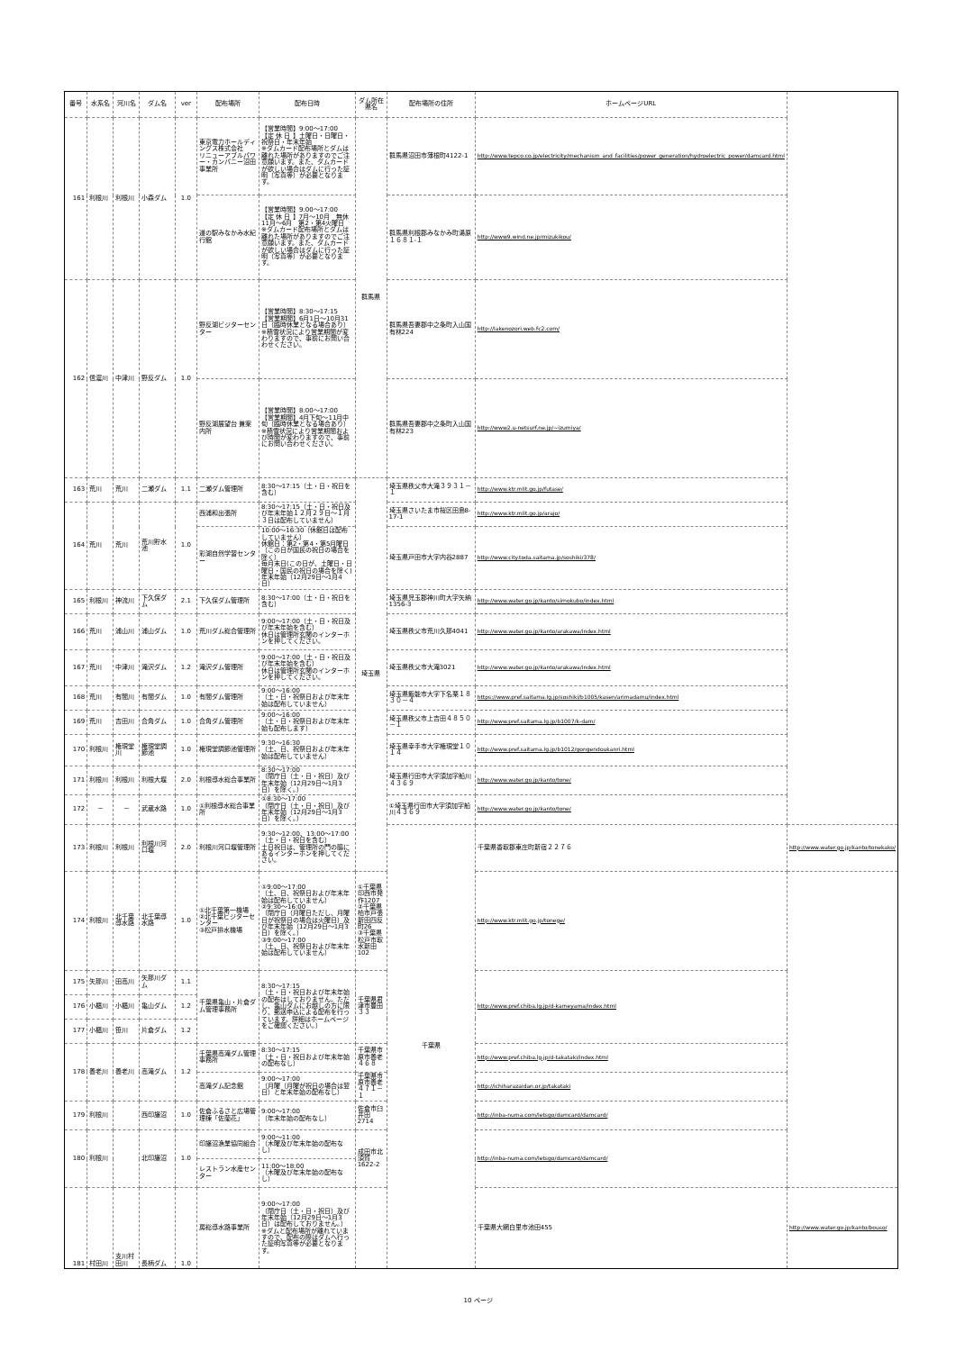| 番号 | 水系名 | 河川名 | ダム名 | ver | 配布場所 | 配布日時 | ダム所在県名 | 配布場所の住所 | ホームページURL | |
| --- | --- | --- | --- | --- | --- | --- | --- | --- | --- | --- |
| 161 | 利根川 | 利根川 | 小森ダム | 1.0 | 東京電力ホールディングス株式会社 リニューアブルパワー・カンパニー沼田事業所 | 【営業時間】9:00～17:00 【定 休 日 】土曜日・日曜日・祝祭日・年末年始 ※ダムカード配布場所とダムは離れた場所がありますのでご注意願います。また、ダムカードが欲しい場合はダムに行った証明（写真等）が必要となります。 | 群馬県 | 群馬県沼田市薄根町4122-1 | http://www.tepco.co.jp/electricity/mechanism_and_facilities/power_generation/hydroelectric_power/damcard.html | |
| | | | | | 道の駅みなかみ水紀行館 | 【営業時間】9:00～17:00 【定 休 日 】7月～10月 無休 11月～6月 第2・第4火曜日 ※ダムカード配布場所とダムは離れた場所がありますのでご注意願います。また、ダムカードが欲しい場合はダムに行った証明（写真等）が必要となります。 | | 群馬県利根郡みなかみ町湯原１６８１-１ | http://www9.wind.ne.jp/mizukikou/ | |
| 162 | 信濃川 | 中津川 | 野反ダム | 1.0 | 野反湖ビジターセンター | 【営業時間】8:30～17:15 【営業期間】6月1日～10月31日（臨時休業となる場合あり） ※積雪状況により営業期間が変わりますので、事前にお問い合わせください。 | | 群馬県吾妻郡中之条町入山国有林224 | http://lakenozori.web.fc2.com/ | |
| | | | | | 野反湖展望台 兼案内所 | 【営業時間】8:00～17:00 【営業期間】4月下旬～11月中旬（臨時休業となる場合あり） ※積雪状況により営業期間および時間が変わりますので、事前にお問い合わせください。 | | 群馬県吾妻郡中之条町入山国有林223 | http://www2.u-netsurf.ne.jp/~izumiya/ | |
| 163 | 荒川 | 荒川 | 二瀬ダム | 1.1 | 二瀬ダム管理所 | 8:30～17:15（土・日・祝日を含む） | 埼玉県 | 埼玉県秩父市大滝３９３１－１ | http://www.ktr.mlit.go.jp/futase/ | |
| 164 | 荒川 | 荒川 | 荒川貯水池 | 1.0 | 西浦和出張所 | 8:30～17:15（土・日・祝日及び年末年始１２月２９日～１月３日は配布していません） | | 埼玉県さいたま市桜区田島8-17-1 | http://www.ktr.mlit.go.jp/arajo/ | |
| | | | | | 彩湖自然学習センター | 10:00～16:30（休館日は配布していません） 休館日：第2・第4・第5月曜日（この日が国民の祝日の場合を除く） 毎月末日(この日が、土曜日・日曜日・国民の祝日の場合を除く) 年末年始（12月29日～1月4日） | | 埼玉県戸田市大字内谷2887 | http://www.city.toda.saitama.jp/soshiki/378/ | |
| 165 | 利根川 | 神流川 | 下久保ダム | 2.1 | 下久保ダム管理所 | 8:30～17:00（土・日・祝日を含む） | | 埼玉県児玉郡神川町大字矢納1356-3 | http://www.water.go.jp/kanto/simokubo/index.html | |
| 166 | 荒川 | 浦山川 | 浦山ダム | 1.0 | 荒川ダム総合管理所 | 9:00～17:00（土・日・祝日及び年末年始を含む） 休日は管理所玄関のインターホンを押してください。 | | 埼玉県秩父市荒川久那4041 | http://www.water.go.jp/kanto/arakawa/index.html | |
| 167 | 荒川 | 中津川 | 滝沢ダム | 1.2 | 滝沢ダム管理所 | 9:00～17:00（土・日・祝日及び年末年始を含む） 休日は管理所玄関のインターホンを押してください。 | | 埼玉県秩父市大滝3021 | http://www.water.go.jp/kanto/arakawa/index.html | |
| 168 | 荒川 | 有間川 | 有間ダム | 1.0 | 有間ダム管理所 | 9:00～16:00 （土・日・祝祭日および年末年始は配布していません） | | 埼玉県飯能市大字下名栗１８３０－４ | https://www.pref.saitama.lg.jp/soshiki/b1005/kasen/arimadamu/index.html | |
| 169 | 荒川 | 吉田川 | 合角ダム | 1.0 | 合角ダム管理所 | 9:00～16:00 （土・日・祝祭日および年末年始も配布します） | | 埼玉県秩父市上吉田４８５０－１ | http://www.pref.saitama.lg.jp/b1007/k-dam/ | |
| 170 | 利根川 | 権現堂川 | 権現堂調節池 | 1.0 | 権現堂調節池管理所 | 9:30～16:30 （土、日、祝祭日および年末年始は配布していません） | | 埼玉県幸手市大字権現堂１０１４ | http://www.pref.saitama.lg.jp/b1012/gongendoukanri.html | |
| 171 | 利根川 | 利根川 | 利根大堰 | 2.0 | 利根導水総合事業所 | 8:30～17:00 （閉庁日（土・日・祝日）及び年末年始（12月29日～1月3日）を除く。） | | 埼玉県行田市大字須加字船川４３６９ | http://www.water.go.jp/kanto/tone/ | |
| 172 | － | － | 武蔵水路 | 1.0 | ①利根導水総合事業所 | ①8:30～17:00 （閉庁日（土・日・祝日）及び年末年始（12月29日～1月3日）を除く。） | | ①埼玉県行田市大字須加字船川４３６９ | http://www.water.go.jp/kanto/tone/ | |
| 173 | 利根川 | 利根川 | 利根川河口堰 | 2.0 | 利根川河口堰管理所 | 9:30～12:00、13:00～17:00 （土・日・祝日を含む） 土日祝日は、管理所の門の脇にあるインターホンを押してください。 | | 千葉県 | 千葉県香取郡東庄町新宿２２７６ | http://www.water.go.jp/kanto/tonekako/ |
| 174 | 利根川 | 北千葉導水路 | 北千葉導水路 | 1.0 | ①北千葉第一機場 ②北千葉ビジターセンター ③松戸排水機場 | ①9:00～17:00 （土、日、祝祭日および年末年始は配布していません） ②9:30～16:00 （閉庁日（月曜日ただし、月曜日が祝祭日の場合は火曜日）及び年末年始（12月29日～1月3日）を除く。） ③9:00～17:00 （土、日、祝祭日および年末年始は配布していません） | ①千葉県印西市発作1207 ②千葉県柏市戸張新田四反町26 ③千葉県松戸市取水新田102 | | http://www.ktr.mlit.go.jp/tonege/ | |
| 175 | 矢那川 | 田高川 | 矢那川ダム | 1.1 | 千葉県亀山・片倉ダム管理事務所 | 8:30～17:15 （土・日・祝日および年末年始の配布はしておりません。ただし、亀山ダムにお越しの方に限り、郵送申込による配布を行っています。詳細はホームページをご確認ください。） | 千葉県君津市豊田３３ | | http://www.pref.chiba.lg.jp/d-kameyama/index.html | |
| 176 | 小櫃川 | 小櫃川 | 亀山ダム | 1.2 | | | | | | |
| 177 | 小櫃川 | 笹川 | 片倉ダム | 1.2 | | | | | | |
| 178 | 養老川 | 養老川 | 高滝ダム | 1.2 | 千葉県高滝ダム管理事務所 | 8:30～17:15 （土・日・祝日および年末年始の配布なし） | 千葉県市原市養老４６８ | | http://www.pref.chiba.lg.jp/d-takataki/index.html | |
| | | | | | 高滝ダム記念館 | 9:00～17:00 （月曜（月曜が祝日の場合は翌日）と年末年始の配布なし） | 千葉県市原市養老４７１－１ | | http://ichiharazaidan.or.jp/takataki | |
| 179 | 利根川 | | 西印旛沼 | 1.0 | 佐倉ふるさと広場管理棟「佐蘭花」 | 9:00～17:00 （年末年始の配布なし） | 佐倉市臼井田2714 | | http://inba-numa.com/letsgo/damcard/damcard/ | |
| 180 | 利根川 | | 北印旛沼 | 1.0 | 印旛沼漁業協同組合 | 9:00～11:00 （木曜及び年末年始の配布なし） | 成田市北須賀1622-2 | | http://inba-numa.com/letsgo/damcard/damcard/ | |
| | | | | | レストラン水産センター | 11:00～18:00 （木曜及び年末年始の配布なし） | | | | |
| 181 | 村田川 | 支川村田川 | 長柄ダム | 1.0 | 房総導水路事業所 | 9:00～17:00 （閉庁日（土・日・祝日）及び年末年始（12月29日～1月3日）は配布しておりません。） ※ダムと配布場所が離れていますので、配布の際はダムへ行った証明写真等が必要となります。 | | | 千葉県大網白里市池田455 | http://www.water.go.jp/kanto/bouso/ |
10 ページ